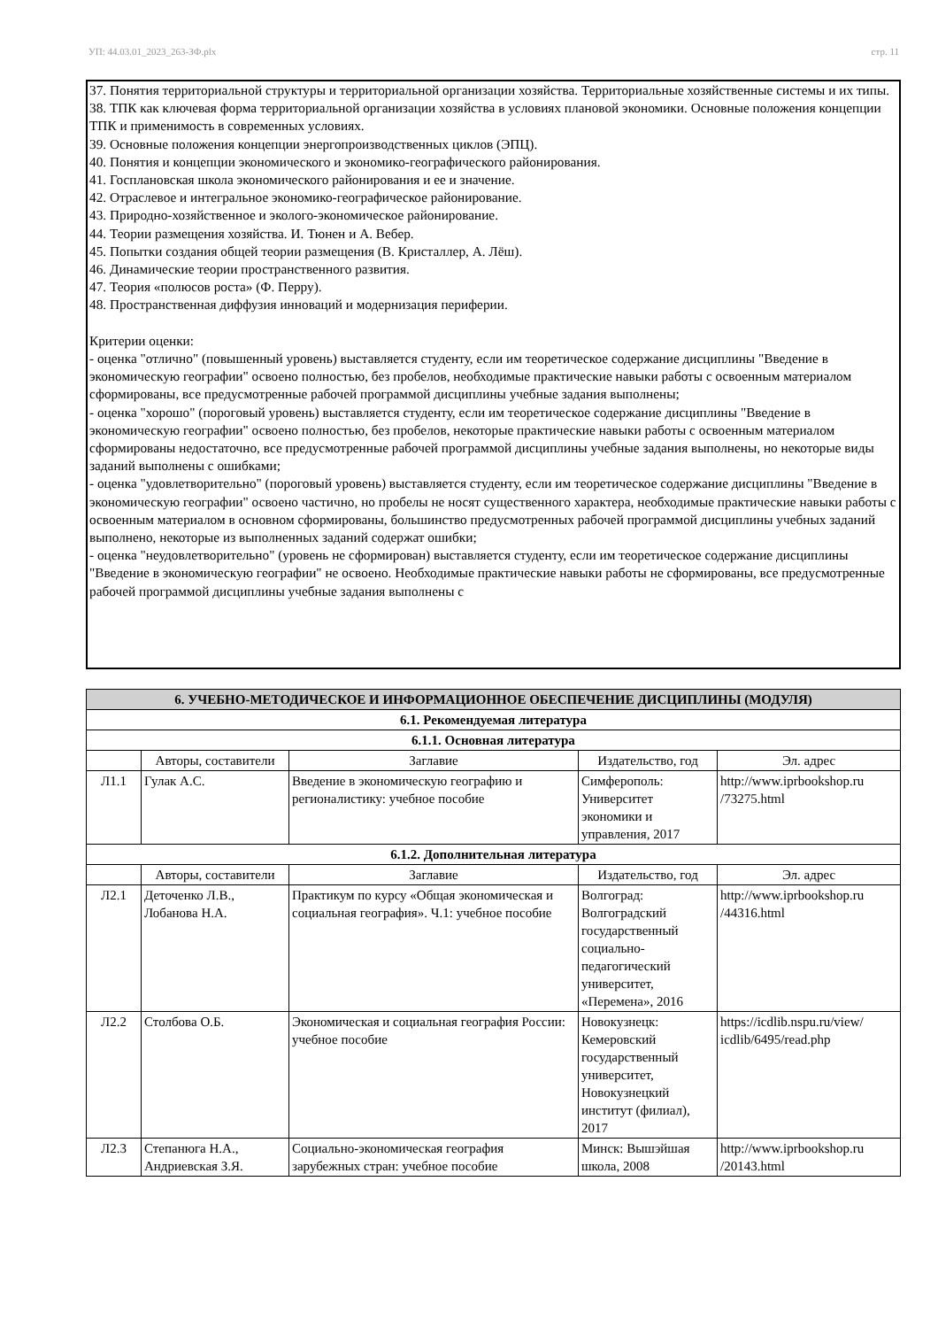УП: 44.03.01_2023_263-ЗФ.plx стр. 11
37. Понятия территориальной структуры и территориальной организации хозяйства. Территориальные хозяйственные системы и их типы.
38. ТПК как ключевая форма территориальной организации хозяйства в условиях плановой экономики. Основные положения концепции ТПК и применимость в современных условиях.
39. Основные положения концепции энергопроизводственных циклов (ЭПЦ).
40. Понятия и концепции экономического и экономико-географического районирования.
41. Госплановская школа экономического районирования и ее и значение.
42. Отраслевое и интегральное экономико-географическое районирование.
43. Природно-хозяйственное и эколого-экономическое районирование.
44. Теории размещения хозяйства. И. Тюнен и А. Вебер.
45. Попытки создания общей теории размещения (В. Кристаллер, А. Лёш).
46. Динамические теории пространственного развития.
47. Теория «полюсов роста» (Ф. Перру).
48. Пространственная диффузия инноваций и модернизация периферии.
Критерии оценки:
- оценка "отлично" (повышенный уровень) выставляется студенту, если им теоретическое содержание дисциплины "Введение в экономическую географии" освоено полностью, без пробелов, необходимые практические навыки работы с освоенным материалом сформированы, все предусмотренные рабочей программой дисциплины учебные задания выполнены;
- оценка "хорошо" (пороговый уровень) выставляется студенту, если им теоретическое содержание дисциплины "Введение в экономическую географии" освоено полностью, без пробелов, некоторые практические навыки работы с освоенным материалом сформированы недостаточно, все предусмотренные рабочей программой дисциплины учебные задания выполнены, но некоторые виды заданий выполнены с ошибками;
- оценка "удовлетворительно" (пороговый уровень) выставляется студенту, если им теоретическое содержание дисциплины "Введение в экономическую географии" освоено частично, но пробелы не носят существенного характера, необходимые практические навыки работы с освоенным материалом в основном сформированы, большинство предусмотренных рабочей программой дисциплины учебных заданий выполнено, некоторые из выполненных заданий содержат ошибки;
- оценка "неудовлетворительно" (уровень не сформирован) выставляется студенту, если им теоретическое содержание дисциплины "Введение в экономическую географии" не освоено. Необходимые практические навыки работы не сформированы, все предусмотренные рабочей программой дисциплины учебные задания выполнены с
| 6. УЧЕБНО-МЕТОДИЧЕСКОЕ И ИНФОРМАЦИОННОЕ ОБЕСПЕЧЕНИЕ ДИСЦИПЛИНЫ (МОДУЛЯ) | | | | |
| --- | --- | --- | --- | --- |
| 6.1. Рекомендуемая литература | | | | |
| 6.1.1. Основная литература | | | | |
| | Авторы, составители | Заглавие | Издательство, год | Эл. адрес |
| Л1.1 | Гулак А.С. | Введение в экономическую географию и регионалистику: учебное пособие | Симферополь: Университет экономики и управления, 2017 | http://www.iprbookshop.ru /73275.html |
| 6.1.2. Дополнительная литература | | | | |
| | Авторы, составители | Заглавие | Издательство, год | Эл. адрес |
| Л2.1 | Деточенко Л.В., Лобанова Н.А. | Практикум по курсу «Общая экономическая и социальная география». Ч.1: учебное пособие | Волгоград: Волгоградский государственный социально-педагогический университет, «Перемена», 2016 | http://www.iprbookshop.ru /44316.html |
| Л2.2 | Столбова О.Б. | Экономическая и социальная география России: учебное пособие | Новокузнецк: Кемеровский государственный университет, Новокузнецкий институт (филиал), 2017 | https://icdlib.nspu.ru/view/ icdlib/6495/read.php |
| Л2.3 | Степанюга Н.А., Андриевская З.Я. | Социально-экономическая география зарубежных стран: учебное пособие | Минск: Вышэйшая школа, 2008 | http://www.iprbookshop.ru /20143.html |